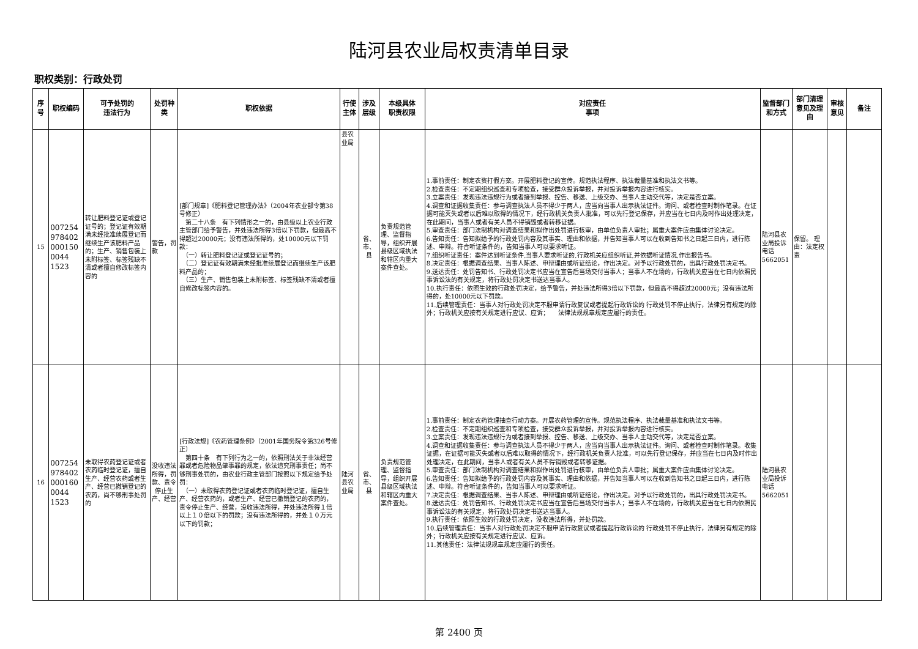陆河县农业局权责清单目录
职权类别：行政处罚
| 序号 | 职权编码 | 可予处罚的 违法行为 | 处罚种类 | 职权依据 | 行使主体 | 涉及层级 | 本级具体 职责权限 | 对应责任 事项 | 监督部门 和方式 | 部门清理意见及理由 | 审核意见 | 备注 |
| --- | --- | --- | --- | --- | --- | --- | --- | --- | --- | --- | --- | --- |
| 15 | 0072549784020001500044 1523 | 转让肥料登记证或登记证号的；登记证有效期满未经批准续展登记而继续生产该肥料产品的；生产、销售包装上未附标签、标签残缺不清或者擅自修改标签内容的 | 警告，罚款 | [部门规章]《肥料登记管理办法》（2004年农业部令第38号修正） 第二十八条 有下列情形之一的，由县级以上农业行政主管部门给予警告，并处违法所得3倍以下罚款，但最高不得超过20000元；没有违法所得的，处10000元以下罚款： （一）转让肥料登记证或登记证号的； （二）登记证有效期满未经批准续展登记而继续生产该肥料产品的； （三）生产、销售包装上未附标签、标签残缺不清或者擅自修改标签内容的。 | 县农业局 | 省、市、县 | 负责规范管理、监督指导，组织开展县级区域执法和辖区内重大案件查处。 | 1.事前责任：制定农资打假方案。开展肥料登记的宣传。规范执法程序、执法裁量基准和执法文书等。 2.检查责任：不定期组织巡查和专项检查，接受群众投诉举报，并对投诉举报内容进行核实。 3.立案责任：发现违法违规行为或者接到举报、控告、移送、上级交办、当事人主动交代等，决定是否立案。 4.调查和证据收集责任：参与调查执法人员不得少于两人，应当向当事人出示执法证件。询问、或者检查时制作笔录。在证据可能灭失或者以后难以取得的情况下，经行政机关负责人批准，可以先行登记保存，并应当在七日内及时作出处理决定，在此期间，当事人或者有关人员不得销毁或者转移证据。 5.审查责任：部门法制机构对调查结果和拟作出处罚进行核审，由单位负责人审批；属重大案件应由集体讨论决定。 6.告知责任：告知拟给予的行政处罚内容及其事实、理由和依据，并告知当事人可以在收到告知书之日起三日内，进行陈述、申辩。符合听证条件的，告知当事人可以要求听证。 7.组织听证责任：案件达到听证条件,当事人要求听证的,行政机关应组织听证,并依据听证情况,作出报告书。 8.决定责任：根据调查结果、当事人陈述、申辩理由或听证结论，作出决定。对予以行政处罚的，出具行政处罚决定书。 9.送达责任：处罚告知书、行政处罚决定书应当在宣告后当场交付当事人；当事人不在场的，行政机关应当在七日内依照民事诉讼法的有关规定，将行政处罚决定书送达当事人。 10.执行责任：依照生效的行政处罚决定，给予警告，并处违法所得3倍以下罚款，但最高不得超过20000元；没有违法所得的，处10000元以下罚款。 11.后续管理责任：当事人对行政处罚决定不服申请行政复议或者提起行政诉讼的 行政处罚不停止执行，法律另有规定的除外；行政机关应按有关规定进行应议、应诉； 法律法规规章规定应履行的责任。 | 陆河县农业局投诉电话5662051 | 保留。 理由：法定权责 | | |
| 16 | 0072549784020001600044 1523 | 未取得农药登记证或者农药临时登记证，擅自生产、经营农药或者生产、经营已撤销登记的农药，尚不够刑事处罚的 | 没收违法所得，罚款、责令停止生产、经营 | [行政法规]《农药管理条例》（2001年国务院令第326号修正） 第四十条 有下列行为之一的，依照刑法关于非法经营罪或者危险物品肇事罪的规定，依法追究刑事责任；尚不够刑事处罚的，由农业行政主管部门按照以下规定给予处罚： （一）未取得农药登记证或者农药临时登记证，擅自生产、经营农药的，或者生产、经营已撤销登记的农药的，责令停止生产、经营，没收违法所得，并处违法所得１倍以上１０倍以下的罚款；没有违法所得的，并处１０万元以下的罚款； | 陆河县农业局 | 省、市、县 | 负责规范管理、监督指导，组织开展县级区域执法和辖区内重大案件查处。 | 1.事前责任：制定农药管理抽查行动方案。开展农药管理的宣传。规范执法程序、执法裁量基准和执法文书等。 2.检查责任：不定期组织巡查和专项检查，接受群众投诉举报，并对投诉举报内容进行核实。 3.立案责任：发现违法违规行为或者接到举报、控告、移送、上级交办、当事人主动交代等，决定是否立案。 4.调查和证据收集责任：参与调查执法人员不得少于两人，应当向当事人出示执法证件。询问、或者检查时制作笔录。收集证据，在证据可能灭失或者以后难以取得的情况下，经行政机关负责人批准，可以先行登记保存，并应当在七日内及时作出处理决定，在此期间，当事人或者有关人员不得销毁或者转移证据。 5.审查责任：部门法制机构对调查结果和拟作出处罚进行核审，由单位负责人审批；属重大案件应由集体讨论决定。 6.告知责任：告知拟给予的行政处罚内容及其事实、理由和依据，并告知当事人可以在收到告知书之日起三日内，进行陈述、申辩。符合听证条件的，告知当事人可以要求听证。 7.决定责任：根据调查结果、当事人陈述、申辩理由或听证结论，作出决定。对予以行政处罚的，出具行政处罚决定书。 8.送达责任：处罚告知书、行政处罚决定书应当在宣告后当场交付当事人；当事人不在场的，行政机关应当在七日内依照民事诉讼法的有关规定，将行政处罚决定书送达当事人。 9.执行责任：依照生效的行政处罚决定，没收违法所得，并处罚款。 10.后续管理责任：当事人对行政处罚决定不服申请行政复议或者提起行政诉讼的 行政处罚不停止执行，法律另有规定的除外；行政机关应按有关规定进行应议、应诉。 11.其他责任：法律法规规章规定应履行的责任。 | 陆河县农业局投诉电话5662051 | | | |
第 2400 页